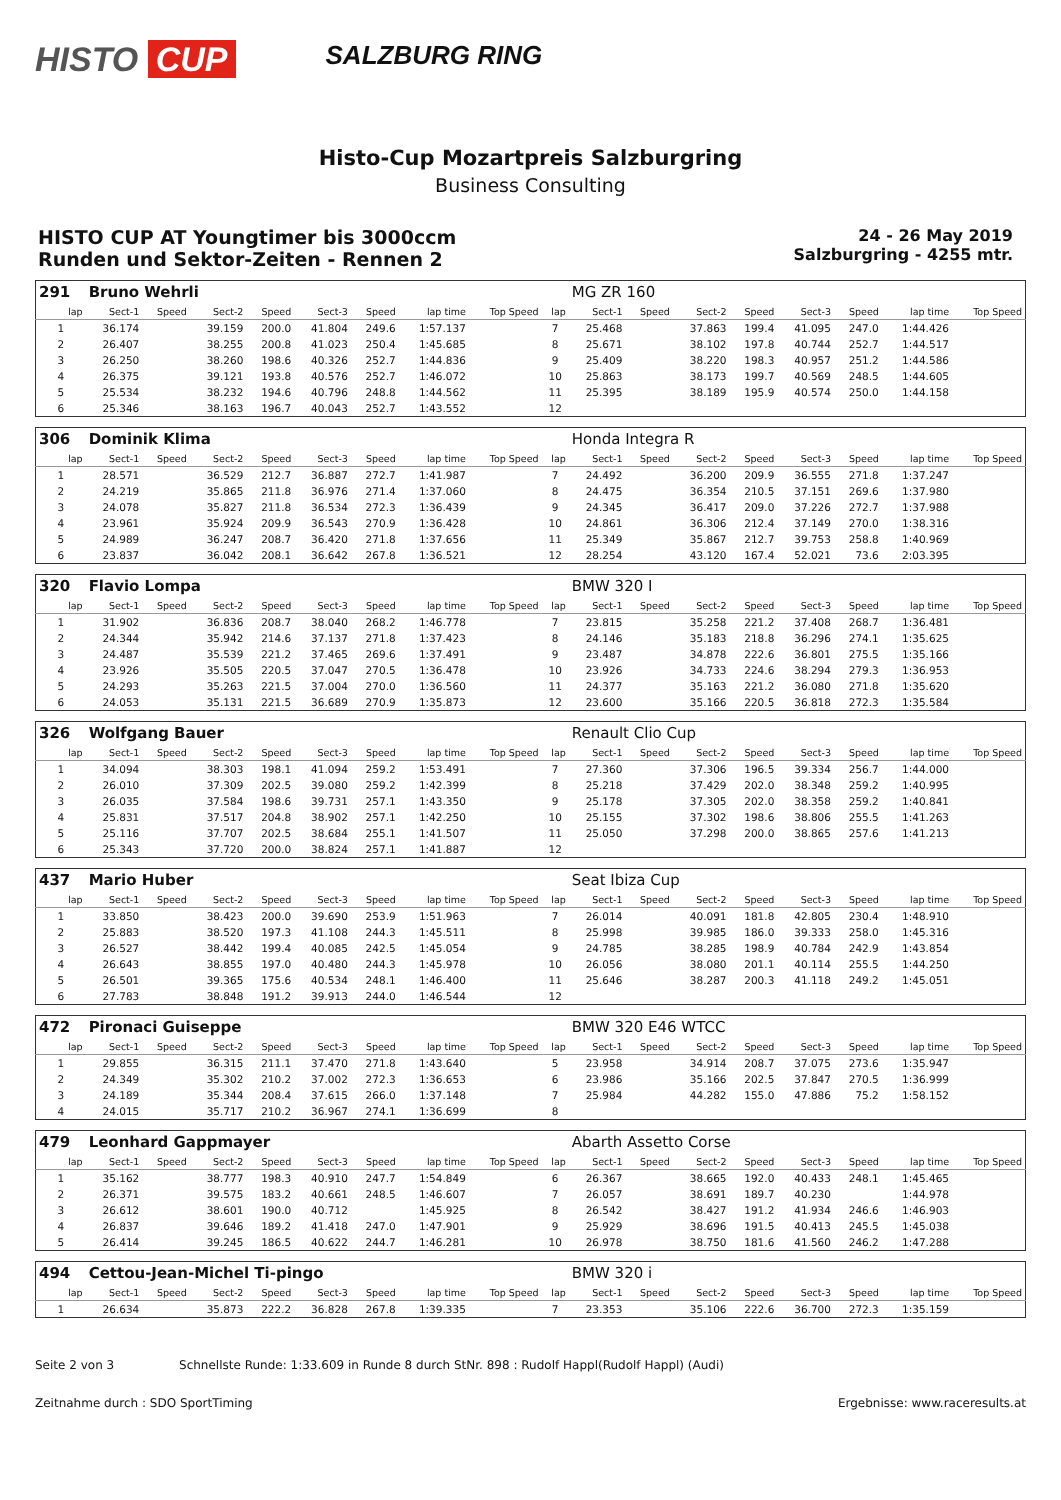HISTO CUP
SALZBURG RING
Histo-Cup Mozartpreis Salzburgring
Business Consulting
HISTO CUP AT Youngtimer bis 3000ccm
Runden und Sektor-Zeiten - Rennen 2
24 - 26 May 2019
Salzburgring - 4255 mtr.
| 291 | Bruno Wehrli | | | | | | | | | MG ZR 160 | | | | | | | |
| lap | Sect-1 | Speed | Sect-2 | Speed | Sect-3 | Speed | lap time | Top Speed | lap | Sect-1 | Speed | Sect-2 | Speed | Sect-3 | Speed | lap time | Top Speed |
| 1 | 36.174 | | 39.159 | 200.0 | 41.804 | 249.6 | 1:57.137 | | 7 | 25.468 | | 37.863 | 199.4 | 41.095 | 247.0 | 1:44.426 | |
| 2 | 26.407 | | 38.255 | 200.8 | 41.023 | 250.4 | 1:45.685 | | 8 | 25.671 | | 38.102 | 197.8 | 40.744 | 252.7 | 1:44.517 | |
| 3 | 26.250 | | 38.260 | 198.6 | 40.326 | 252.7 | 1:44.836 | | 9 | 25.409 | | 38.220 | 198.3 | 40.957 | 251.2 | 1:44.586 | |
| 4 | 26.375 | | 39.121 | 193.8 | 40.576 | 252.7 | 1:46.072 | | 10 | 25.863 | | 38.173 | 199.7 | 40.569 | 248.5 | 1:44.605 | |
| 5 | 25.534 | | 38.232 | 194.6 | 40.796 | 248.8 | 1:44.562 | | 11 | 25.395 | | 38.189 | 195.9 | 40.574 | 250.0 | 1:44.158 | |
| 6 | 25.346 | | 38.163 | 196.7 | 40.043 | 252.7 | 1:43.552 | | 12 | | | | | | | | |
| 306 | Dominik Klima | | | | | | | | | Honda Integra R | | | | | | | |
| lap | Sect-1 | Speed | Sect-2 | Speed | Sect-3 | Speed | lap time | Top Speed | lap | Sect-1 | Speed | Sect-2 | Speed | Sect-3 | Speed | lap time | Top Speed |
| 1 | 28.571 | | 36.529 | 212.7 | 36.887 | 272.7 | 1:41.987 | | 7 | 24.492 | | 36.200 | 209.9 | 36.555 | 271.8 | 1:37.247 | |
| 2 | 24.219 | | 35.865 | 211.8 | 36.976 | 271.4 | 1:37.060 | | 8 | 24.475 | | 36.354 | 210.5 | 37.151 | 269.6 | 1:37.980 | |
| 3 | 24.078 | | 35.827 | 211.8 | 36.534 | 272.3 | 1:36.439 | | 9 | 24.345 | | 36.417 | 209.0 | 37.226 | 272.7 | 1:37.988 | |
| 4 | 23.961 | | 35.924 | 209.9 | 36.543 | 270.9 | 1:36.428 | | 10 | 24.861 | | 36.306 | 212.4 | 37.149 | 270.0 | 1:38.316 | |
| 5 | 24.989 | | 36.247 | 208.7 | 36.420 | 271.8 | 1:37.656 | | 11 | 25.349 | | 35.867 | 212.7 | 39.753 | 258.8 | 1:40.969 | |
| 6 | 23.837 | | 36.042 | 208.1 | 36.642 | 267.8 | 1:36.521 | | 12 | 28.254 | | 43.120 | 167.4 | 52.021 | 73.6 | 2:03.395 | |
| 320 | Flavio Lompa | | | | | | | | | BMW 320 I | | | | | | | |
| lap | Sect-1 | Speed | Sect-2 | Speed | Sect-3 | Speed | lap time | Top Speed | lap | Sect-1 | Speed | Sect-2 | Speed | Sect-3 | Speed | lap time | Top Speed |
| 1 | 31.902 | | 36.836 | 208.7 | 38.040 | 268.2 | 1:46.778 | | 7 | 23.815 | | 35.258 | 221.2 | 37.408 | 268.7 | 1:36.481 | |
| 2 | 24.344 | | 35.942 | 214.6 | 37.137 | 271.8 | 1:37.423 | | 8 | 24.146 | | 35.183 | 218.8 | 36.296 | 274.1 | 1:35.625 | |
| 3 | 24.487 | | 35.539 | 221.2 | 37.465 | 269.6 | 1:37.491 | | 9 | 23.487 | | 34.878 | 222.6 | 36.801 | 275.5 | 1:35.166 | |
| 4 | 23.926 | | 35.505 | 220.5 | 37.047 | 270.5 | 1:36.478 | | 10 | 23.926 | | 34.733 | 224.6 | 38.294 | 279.3 | 1:36.953 | |
| 5 | 24.293 | | 35.263 | 221.5 | 37.004 | 270.0 | 1:36.560 | | 11 | 24.377 | | 35.163 | 221.2 | 36.080 | 271.8 | 1:35.620 | |
| 6 | 24.053 | | 35.131 | 221.5 | 36.689 | 270.9 | 1:35.873 | | 12 | 23.600 | | 35.166 | 220.5 | 36.818 | 272.3 | 1:35.584 | |
| 326 | Wolfgang Bauer | | | | | | | | | Renault Clio Cup | | | | | | | |
| lap | Sect-1 | Speed | Sect-2 | Speed | Sect-3 | Speed | lap time | Top Speed | lap | Sect-1 | Speed | Sect-2 | Speed | Sect-3 | Speed | lap time | Top Speed |
| 1 | 34.094 | | 38.303 | 198.1 | 41.094 | 259.2 | 1:53.491 | | 7 | 27.360 | | 37.306 | 196.5 | 39.334 | 256.7 | 1:44.000 | |
| 2 | 26.010 | | 37.309 | 202.5 | 39.080 | 259.2 | 1:42.399 | | 8 | 25.218 | | 37.429 | 202.0 | 38.348 | 259.2 | 1:40.995 | |
| 3 | 26.035 | | 37.584 | 198.6 | 39.731 | 257.1 | 1:43.350 | | 9 | 25.178 | | 37.305 | 202.0 | 38.358 | 259.2 | 1:40.841 | |
| 4 | 25.831 | | 37.517 | 204.8 | 38.902 | 257.1 | 1:42.250 | | 10 | 25.155 | | 37.302 | 198.6 | 38.806 | 255.5 | 1:41.263 | |
| 5 | 25.116 | | 37.707 | 202.5 | 38.684 | 255.1 | 1:41.507 | | 11 | 25.050 | | 37.298 | 200.0 | 38.865 | 257.6 | 1:41.213 | |
| 6 | 25.343 | | 37.720 | 200.0 | 38.824 | 257.1 | 1:41.887 | | 12 | | | | | | | | |
| 437 | Mario Huber | | | | | | | | | Seat Ibiza Cup | | | | | | | |
| lap | Sect-1 | Speed | Sect-2 | Speed | Sect-3 | Speed | lap time | Top Speed | lap | Sect-1 | Speed | Sect-2 | Speed | Sect-3 | Speed | lap time | Top Speed |
| 1 | 33.850 | | 38.423 | 200.0 | 39.690 | 253.9 | 1:51.963 | | 7 | 26.014 | | 40.091 | 181.8 | 42.805 | 230.4 | 1:48.910 | |
| 2 | 25.883 | | 38.520 | 197.3 | 41.108 | 244.3 | 1:45.511 | | 8 | 25.998 | | 39.985 | 186.0 | 39.333 | 258.0 | 1:45.316 | |
| 3 | 26.527 | | 38.442 | 199.4 | 40.085 | 242.5 | 1:45.054 | | 9 | 24.785 | | 38.285 | 198.9 | 40.784 | 242.9 | 1:43.854 | |
| 4 | 26.643 | | 38.855 | 197.0 | 40.480 | 244.3 | 1:45.978 | | 10 | 26.056 | | 38.080 | 201.1 | 40.114 | 255.5 | 1:44.250 | |
| 5 | 26.501 | | 39.365 | 175.6 | 40.534 | 248.1 | 1:46.400 | | 11 | 25.646 | | 38.287 | 200.3 | 41.118 | 249.2 | 1:45.051 | |
| 6 | 27.783 | | 38.848 | 191.2 | 39.913 | 244.0 | 1:46.544 | | 12 | | | | | | | | |
| 472 | Pironaci Guiseppe | | | | | | | | | BMW 320 E46 WTCC | | | | | | | |
| lap | Sect-1 | Speed | Sect-2 | Speed | Sect-3 | Speed | lap time | Top Speed | lap | Sect-1 | Speed | Sect-2 | Speed | Sect-3 | Speed | lap time | Top Speed |
| 1 | 29.855 | | 36.315 | 211.1 | 37.470 | 271.8 | 1:43.640 | | 5 | 23.958 | | 34.914 | 208.7 | 37.075 | 273.6 | 1:35.947 | |
| 2 | 24.349 | | 35.302 | 210.2 | 37.002 | 272.3 | 1:36.653 | | 6 | 23.986 | | 35.166 | 202.5 | 37.847 | 270.5 | 1:36.999 | |
| 3 | 24.189 | | 35.344 | 208.4 | 37.615 | 266.0 | 1:37.148 | | 7 | 25.984 | | 44.282 | 155.0 | 47.886 | 75.2 | 1:58.152 | |
| 4 | 24.015 | | 35.717 | 210.2 | 36.967 | 274.1 | 1:36.699 | | 8 | | | | | | | | |
| 479 | Leonhard Gappmayer | | | | | | | | | Abarth Assetto Corse | | | | | | | |
| lap | Sect-1 | Speed | Sect-2 | Speed | Sect-3 | Speed | lap time | Top Speed | lap | Sect-1 | Speed | Sect-2 | Speed | Sect-3 | Speed | lap time | Top Speed |
| 1 | 35.162 | | 38.777 | 198.3 | 40.910 | 247.7 | 1:54.849 | | 6 | 26.367 | | 38.665 | 192.0 | 40.433 | 248.1 | 1:45.465 | |
| 2 | 26.371 | | 39.575 | 183.2 | 40.661 | 248.5 | 1:46.607 | | 7 | 26.057 | | 38.691 | 189.7 | 40.230 | | 1:44.978 | |
| 3 | 26.612 | | 38.601 | 190.0 | 40.712 | | 1:45.925 | | 8 | 26.542 | | 38.427 | 191.2 | 41.934 | 246.6 | 1:46.903 | |
| 4 | 26.837 | | 39.646 | 189.2 | 41.418 | 247.0 | 1:47.901 | | 9 | 25.929 | | 38.696 | 191.5 | 40.413 | 245.5 | 1:45.038 | |
| 5 | 26.414 | | 39.245 | 186.5 | 40.622 | 244.7 | 1:46.281 | | 10 | 26.978 | | 38.750 | 181.6 | 41.560 | 246.2 | 1:47.288 | |
| 494 | Cettou-Jean-Michel Ti-pingo | | | | | | | | | BMW 320 i | | | | | | | |
| lap | Sect-1 | Speed | Sect-2 | Speed | Sect-3 | Speed | lap time | Top Speed | lap | Sect-1 | Speed | Sect-2 | Speed | Sect-3 | Speed | lap time | Top Speed |
| 1 | 26.634 | | 35.873 | 222.2 | 36.828 | 267.8 | 1:39.335 | | 7 | 23.353 | | 35.106 | 222.6 | 36.700 | 272.3 | 1:35.159 | |
Seite 2 von 3 Schnellste Runde: 1:33.609 in Runde 8 durch StNr. 898 : Rudolf Happl(Rudolf Happl) (Audi)
Zeitnahme durch : SDO SportTiming Ergebnisse: www.raceresults.at